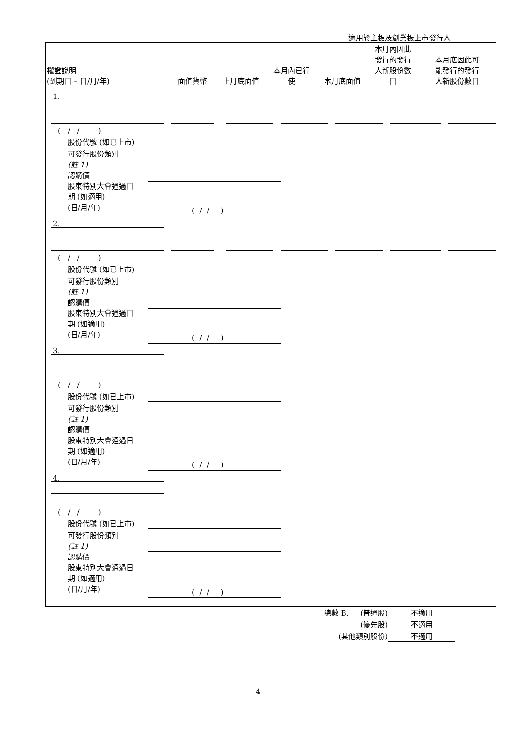適用於主板及創業板上市發行人
| 權證說明 (到期日 – 日/月/年) | 面值貨幣 | 上月底面值 | 本月內已行 使 | 本月底面值 | 本月內因此 發行的發行 人新股份數 目 | 本月底因此可 能發行的發行 人新股份數目 |
| --- | --- | --- | --- | --- | --- | --- |
1.
( / / )
股份代號 (如已上市)
可發行股份類別
(註 1)
認購價
股東特別大會通過日
期 (如適用)
(日/月/年)
( / / )
2.
( / / )
股份代號 (如已上市)
可發行股份類別
(註 1)
認購價
股東特別大會通過日
期 (如適用)
(日/月/年)
( / / )
3.
( / / )
股份代號 (如已上市)
可發行股份類別
(註 1)
認購價
股東特別大會通過日
期 (如適用)
(日/月/年)
( / / )
4.
( / / )
股份代號 (如已上市)
可發行股份類別
(註 1)
認購價
股東特別大會通過日
期 (如適用)
(日/月/年)
( / / )
| 總數 B. (普通股) | 不適用 |
| (優先股) | 不適用 |
| (其他類別股份) | 不適用 |
4